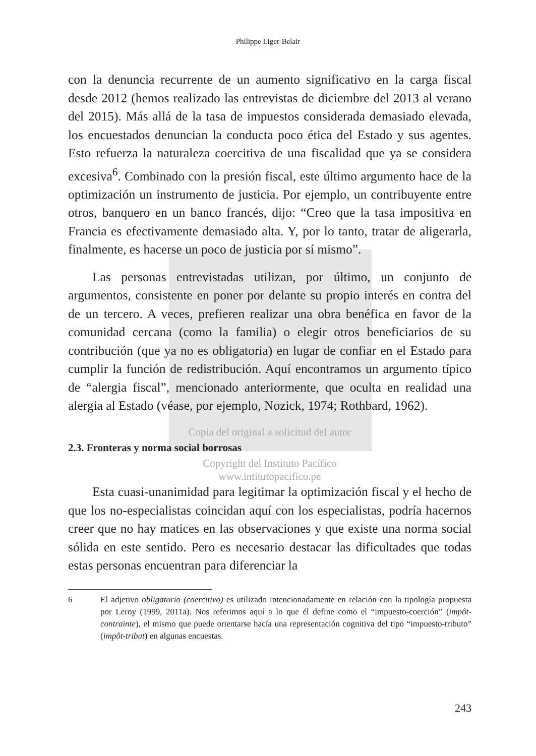Philippe Liger-Belair
con la denuncia recurrente de un aumento significativo en la carga fiscal desde 2012 (hemos realizado las entrevistas de diciembre del 2013 al verano del 2015). Más allá de la tasa de impuestos considerada demasiado elevada, los encuestados denuncian la conducta poco ética del Estado y sus agentes. Esto refuerza la naturaleza coercitiva de una fiscalidad que ya se considera excesiva<sup>6</sup>. Combinado con la presión fiscal, este último argumento hace de la optimización un instrumento de justicia. Por ejemplo, un contribuyente entre otros, banquero en un banco francés, dijo: “Creo que la tasa impositiva en Francia es efectivamente demasiado alta. Y, por lo tanto, tratar de aligerarla, finalmente, es hacerse un poco de justicia por sí mismo”.
Las personas entrevistadas utilizan, por último, un conjunto de argumentos, consistente en poner por delante su propio interés en contra del de un tercero. A veces, prefieren realizar una obra benéfica en favor de la comunidad cercana (como la familia) o elegir otros beneficiarios de su contribución (que ya no es obligatoria) en lugar de confiar en el Estado para cumplir la función de redistribución. Aquí encontramos un argumento típico de “alergia fiscal”, mencionado anteriormente, que oculta en realidad una alergia al Estado (véase, por ejemplo, Nozick, 1974; Rothbard, 1962).
Copia del original a solicitud del autor
2.3. Fronteras y norma social borrosas
Copyright del Instituto Pacífico
www.intitutopacifico.pe
Esta cuasi-unanimidad para legitimar la optimización fiscal y el hecho de que los no-especialistas coincidan aquí con los especialistas, podría hacernos creer que no hay matices en las observaciones y que existe una norma social sólida en este sentido. Pero es necesario destacar las dificultades que todas estas personas encuentran para diferenciar la
6 El adjetivo obligatorio (coercitivo) es utilizado intencionadamente en relación con la tipología propuesta por Leroy (1999, 2011a). Nos referimos aquí a lo que él define como el “impuesto-coerción” (impôt-contrainte), el mismo que puede orientarse hacía una representación cognitiva del tipo “impuesto-tributo” (impôt-tribut) en algunas encuestas.
243